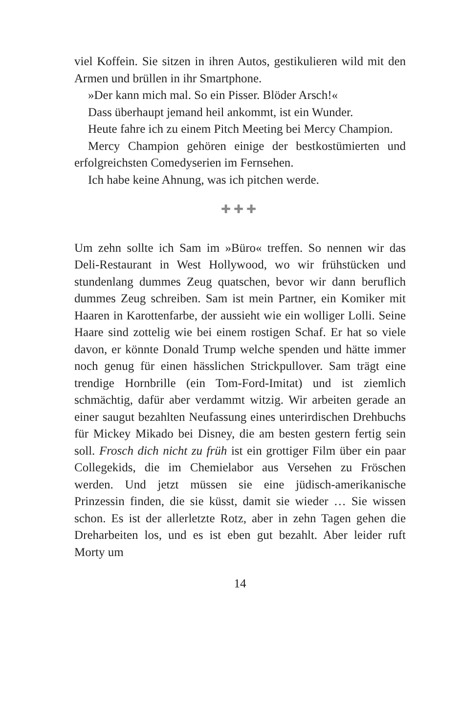viel Koffein. Sie sitzen in ihren Autos, gestikulieren wild mit den Armen und brüllen in ihr Smartphone.
»Der kann mich mal. So ein Pisser. Blöder Arsch!«
Dass überhaupt jemand heil ankommt, ist ein Wunder.
Heute fahre ich zu einem Pitch Meeting bei Mercy Champion.
Mercy Champion gehören einige der bestkostümierten und erfolgreichsten Comedyserien im Fernsehen.
Ich habe keine Ahnung, was ich pitchen werde.
✚✚✚
Um zehn sollte ich Sam im »Büro« treffen. So nennen wir das Deli-Restaurant in West Hollywood, wo wir frühstücken und stundenlang dummes Zeug quatschen, bevor wir dann beruflich dummes Zeug schreiben. Sam ist mein Partner, ein Komiker mit Haaren in Karottenfarbe, der aussieht wie ein wolliger Lolli. Seine Haare sind zottelig wie bei einem rostigen Schaf. Er hat so viele davon, er könnte Donald Trump welche spenden und hätte immer noch genug für einen hässlichen Strickpullover. Sam trägt eine trendige Hornbrille (ein Tom-Ford-Imitat) und ist ziemlich schmächtig, dafür aber verdammt witzig. Wir arbeiten gerade an einer saugut bezahlten Neufassung eines unterirdischen Drehbuchs für Mickey Mikado bei Disney, die am besten gestern fertig sein soll. Frosch dich nicht zu früh ist ein grottiger Film über ein paar Collegekids, die im Chemielabor aus Versehen zu Fröschen werden. Und jetzt müssen sie eine jüdisch-amerikanische Prinzessin finden, die sie küsst, damit sie wieder … Sie wissen schon. Es ist der allerletzte Rotz, aber in zehn Tagen gehen die Dreharbeiten los, und es ist eben gut bezahlt. Aber leider ruft Morty um
14